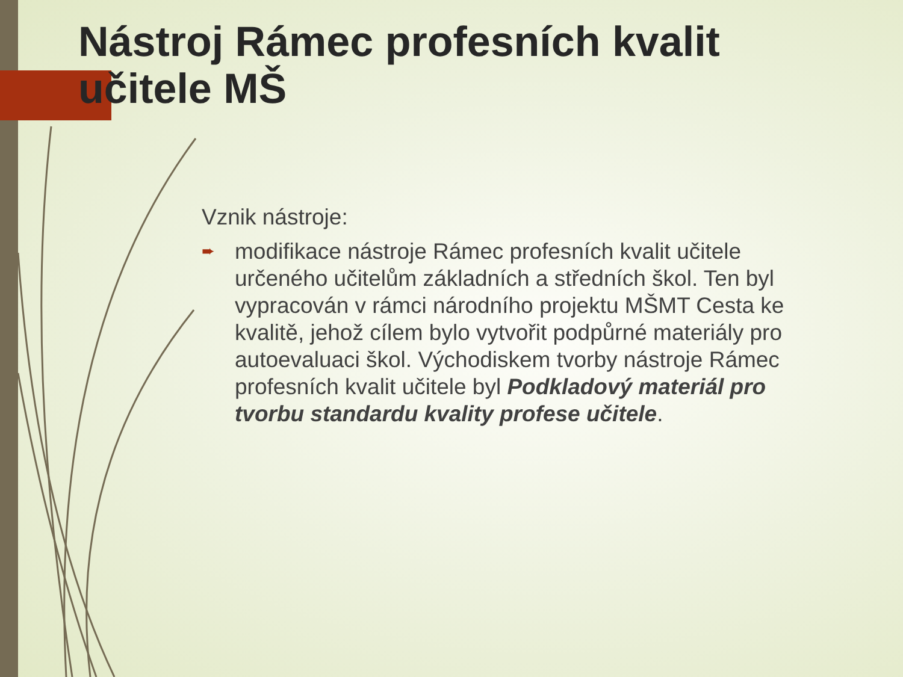Nástroj Rámec profesních kvalit učitele MŠ
Vznik nástroje:
➨ modifikace nástroje Rámec profesních kvalit učitele určeného učitelům základních a středních škol. Ten byl vypracován v rámci národního projektu MŠMT Cesta ke kvalitě, jehož cílem bylo vytvořit podpůrné materiály pro autoevaluaci škol. Východiskem tvorby nástroje Rámec profesních kvalit učitele byl Podkladový materiál pro tvorbu standardu kvality profese učitele.